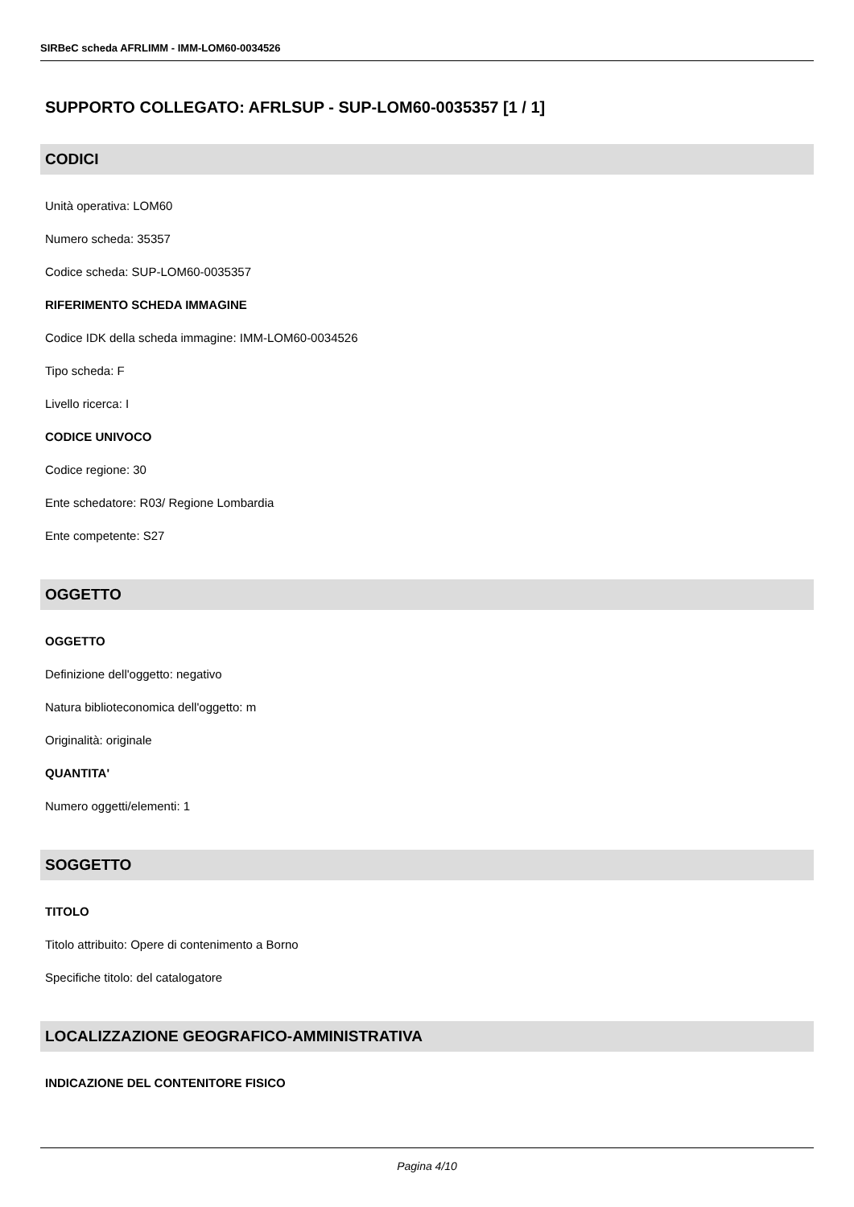SIRBeC scheda AFRLIMM - IMM-LOM60-0034526
SUPPORTO COLLEGATO: AFRLSUP - SUP-LOM60-0035357 [1 / 1]
CODICI
Unità operativa: LOM60
Numero scheda: 35357
Codice scheda: SUP-LOM60-0035357
RIFERIMENTO SCHEDA IMMAGINE
Codice IDK della scheda immagine: IMM-LOM60-0034526
Tipo scheda: F
Livello ricerca: I
CODICE UNIVOCO
Codice regione: 30
Ente schedatore: R03/ Regione Lombardia
Ente competente: S27
OGGETTO
OGGETTO
Definizione dell'oggetto: negativo
Natura biblioteconomica dell'oggetto: m
Originalità: originale
QUANTITA'
Numero oggetti/elementi: 1
SOGGETTO
TITOLO
Titolo attribuito: Opere di contenimento a Borno
Specifiche titolo: del catalogatore
LOCALIZZAZIONE GEOGRAFICO-AMMINISTRATIVA
INDICAZIONE DEL CONTENITORE FISICO
Pagina 4/10